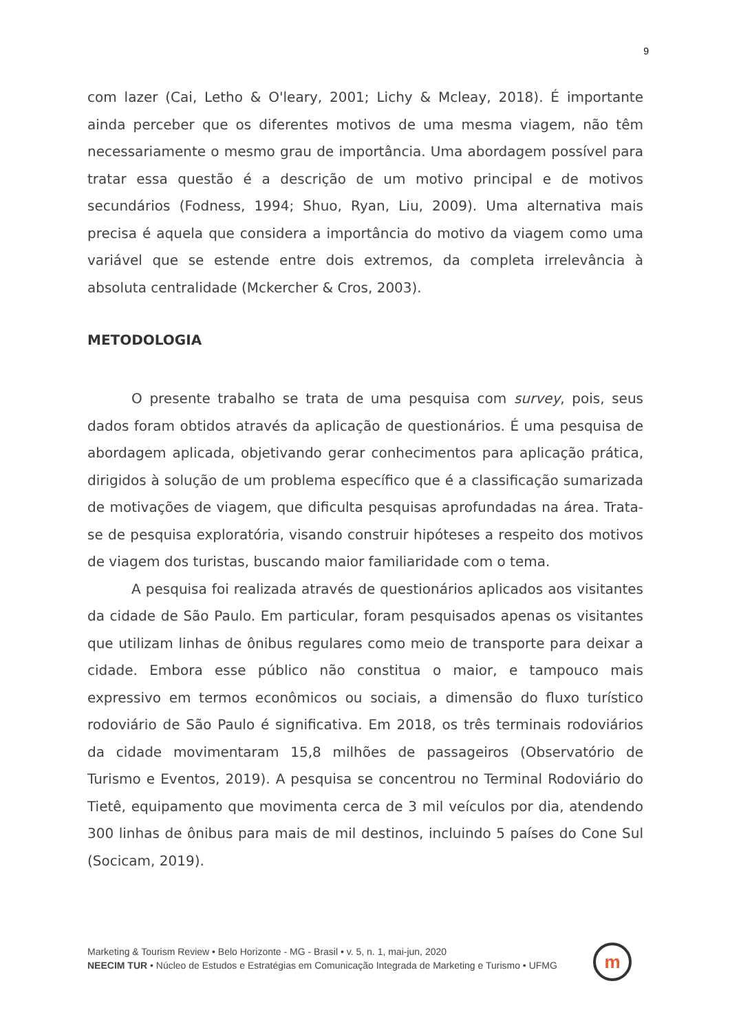9
com lazer (Cai, Letho & O'leary, 2001; Lichy & Mcleay, 2018). É importante ainda perceber que os diferentes motivos de uma mesma viagem, não têm necessariamente o mesmo grau de importância. Uma abordagem possível para tratar essa questão é a descrição de um motivo principal e de motivos secundários (Fodness, 1994; Shuo, Ryan, Liu, 2009). Uma alternativa mais precisa é aquela que considera a importância do motivo da viagem como uma variável que se estende entre dois extremos, da completa irrelevância à absoluta centralidade (Mckercher & Cros, 2003).
METODOLOGIA
O presente trabalho se trata de uma pesquisa com survey, pois, seus dados foram obtidos através da aplicação de questionários. É uma pesquisa de abordagem aplicada, objetivando gerar conhecimentos para aplicação prática, dirigidos à solução de um problema específico que é a classificação sumarizada de motivações de viagem, que dificulta pesquisas aprofundadas na área. Trata-se de pesquisa exploratória, visando construir hipóteses a respeito dos motivos de viagem dos turistas, buscando maior familiaridade com o tema.
A pesquisa foi realizada através de questionários aplicados aos visitantes da cidade de São Paulo. Em particular, foram pesquisados apenas os visitantes que utilizam linhas de ônibus regulares como meio de transporte para deixar a cidade. Embora esse público não constitua o maior, e tampouco mais expressivo em termos econômicos ou sociais, a dimensão do fluxo turístico rodoviário de São Paulo é significativa. Em 2018, os três terminais rodoviários da cidade movimentaram 15,8 milhões de passageiros (Observatório de Turismo e Eventos, 2019). A pesquisa se concentrou no Terminal Rodoviário do Tietê, equipamento que movimenta cerca de 3 mil veículos por dia, atendendo 300 linhas de ônibus para mais de mil destinos, incluindo 5 países do Cone Sul (Socicam, 2019).
Marketing & Tourism Review • Belo Horizonte - MG - Brasil • v. 5, n. 1, mai-jun, 2020
NEECIM TUR • Núcleo de Estudos e Estratégias em Comunicação Integrada de Marketing e Turismo • UFMG
m